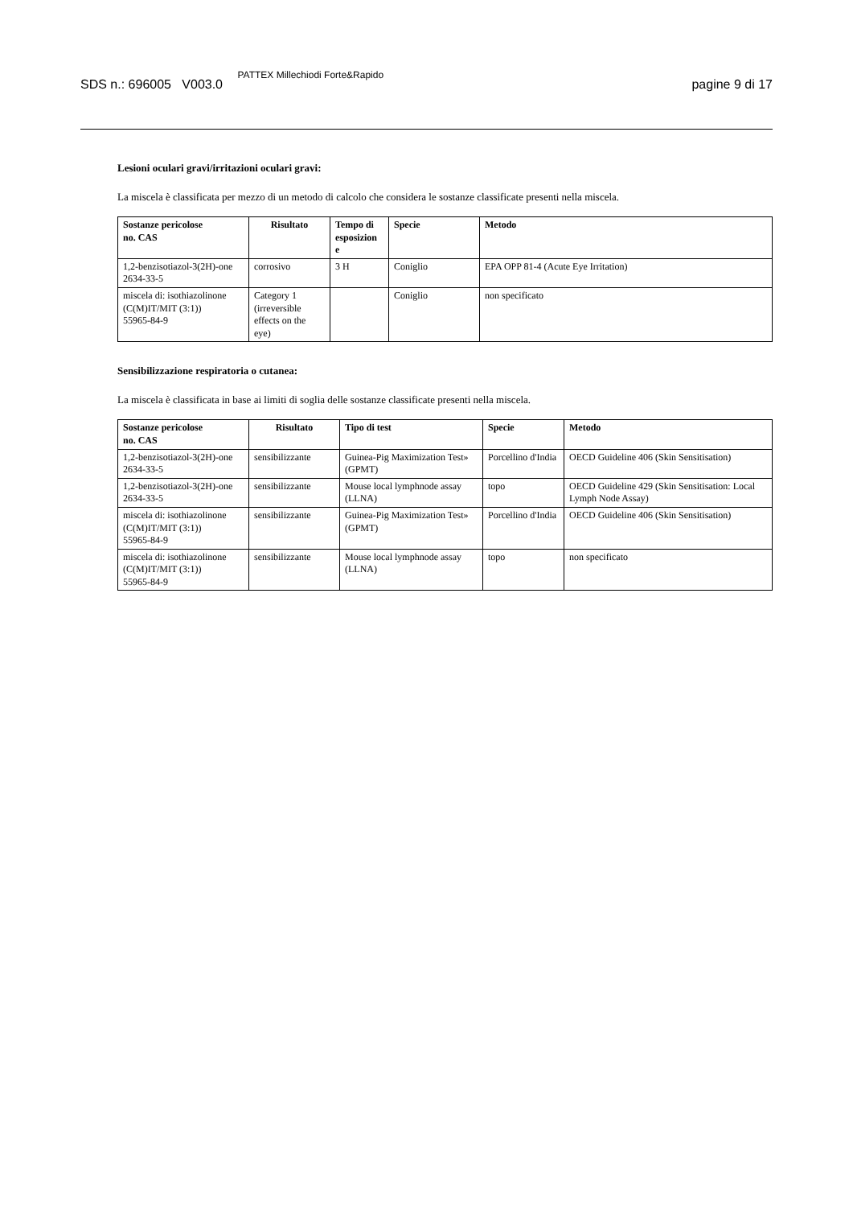SDS n.: 696005 V003.0 PATTEX Millechiodi Forte&Rapido
pagine 9 di 17
Lesioni oculari gravi/irritazioni oculari gravi:
La miscela è classificata per mezzo di un metodo di calcolo che considera le sostanze classificate presenti nella miscela.
| Sostanze pericolose no. CAS | Risultato | Tempo di esposizion e | Specie | Metodo |
| --- | --- | --- | --- | --- |
| 1,2-benzisotiazol-3(2H)-one 2634-33-5 | corrosivo | 3 H | Coniglio | EPA OPP 81-4 (Acute Eye Irritation) |
| miscela di: isothiazolinone (C(M)IT/MIT (3:1)) 55965-84-9 | Category 1 (irreversible effects on the eye) | | Coniglio | non specificato |
Sensibilizzazione respiratoria o cutanea:
La miscela è classificata in base ai limiti di soglia delle sostanze classificate presenti nella miscela.
| Sostanze pericolose no. CAS | Risultato | Tipo di test | Specie | Metodo |
| --- | --- | --- | --- | --- |
| 1,2-benzisotiazol-3(2H)-one 2634-33-5 | sensibilizzante | Guinea-Pig Maximization Test» (GPMT) | Porcellino d'India | OECD Guideline 406 (Skin Sensitisation) |
| 1,2-benzisotiazol-3(2H)-one 2634-33-5 | sensibilizzante | Mouse local lymphnode assay (LLNA) | topo | OECD Guideline 429 (Skin Sensitisation: Local Lymph Node Assay) |
| miscela di: isothiazolinone (C(M)IT/MIT (3:1)) 55965-84-9 | sensibilizzante | Guinea-Pig Maximization Test» (GPMT) | Porcellino d'India | OECD Guideline 406 (Skin Sensitisation) |
| miscela di: isothiazolinone (C(M)IT/MIT (3:1)) 55965-84-9 | sensibilizzante | Mouse local lymphnode assay (LLNA) | topo | non specificato |